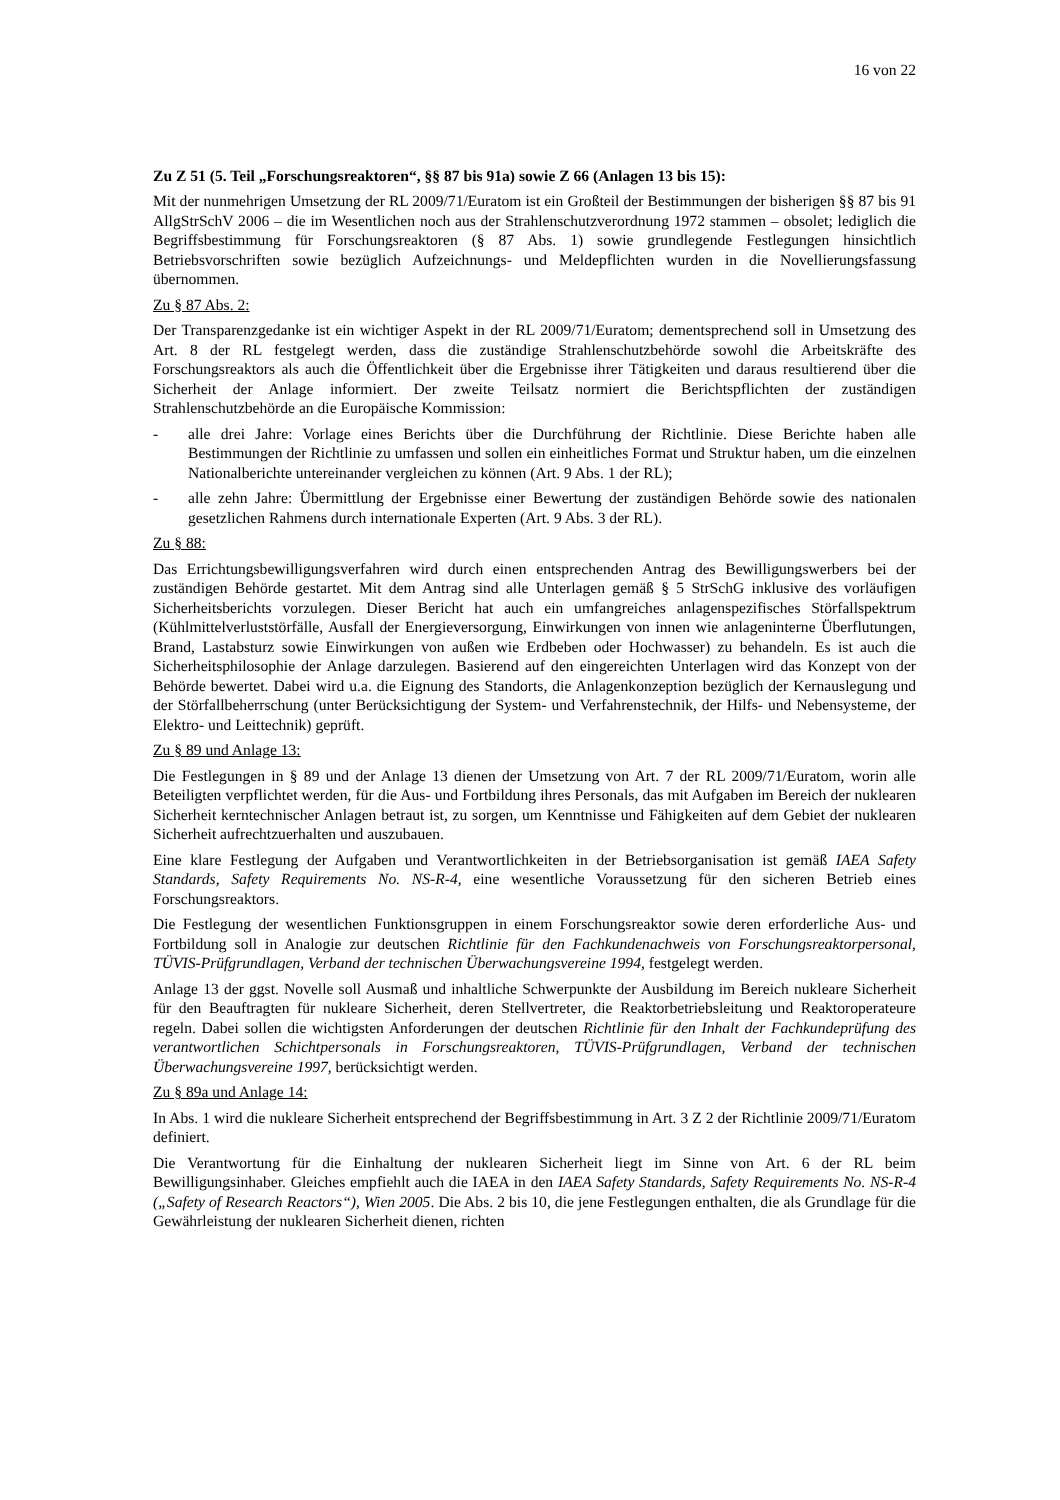16 von 22
Zu Z 51 (5. Teil „Forschungsreaktoren“, §§ 87 bis 91a) sowie Z 66 (Anlagen 13 bis 15):
Mit der nunmehrigen Umsetzung der RL 2009/71/Euratom ist ein Großteil der Bestimmungen der bisherigen §§ 87 bis 91 AllgStrSchV 2006 – die im Wesentlichen noch aus der Strahlenschutzverordnung 1972 stammen – obsolet; lediglich die Begriffsbestimmung für Forschungsreaktoren (§ 87 Abs. 1) sowie grundlegende Festlegungen hinsichtlich Betriebsvorschriften sowie bezüglich Aufzeichnungs- und Meldepflichten wurden in die Novellierungsfassung übernommen.
Zu § 87 Abs. 2:
Der Transparenzgedanke ist ein wichtiger Aspekt in der RL 2009/71/Euratom; dementsprechend soll in Umsetzung des Art. 8 der RL festgelegt werden, dass die zuständige Strahlenschutzbehörde sowohl die Arbeitskräfte des Forschungsreaktors als auch die Öffentlichkeit über die Ergebnisse ihrer Tätigkeiten und daraus resultierend über die Sicherheit der Anlage informiert. Der zweite Teilsatz normiert die Berichtspflichten der zuständigen Strahlenschutzbehörde an die Europäische Kommission:
- alle drei Jahre: Vorlage eines Berichts über die Durchführung der Richtlinie. Diese Berichte haben alle Bestimmungen der Richtlinie zu umfassen und sollen ein einheitliches Format und Struktur haben, um die einzelnen Nationalberichte untereinander vergleichen zu können (Art. 9 Abs. 1 der RL);
- alle zehn Jahre: Übermittlung der Ergebnisse einer Bewertung der zuständigen Behörde sowie des nationalen gesetzlichen Rahmens durch internationale Experten (Art. 9 Abs. 3 der RL).
Zu § 88:
Das Errichtungsbewilligungsverfahren wird durch einen entsprechenden Antrag des Bewilligungswerbers bei der zuständigen Behörde gestartet. Mit dem Antrag sind alle Unterlagen gemäß § 5 StrSchG inklusive des vorläufigen Sicherheitsberichts vorzulegen. Dieser Bericht hat auch ein umfangreiches anlagenspezifisches Störfallspektrum (Kühlmittelverluststörfälle, Ausfall der Energieversorgung, Einwirkungen von innen wie anlageninterne Überflutungen, Brand, Lastabsturz sowie Einwirkungen von außen wie Erdbeben oder Hochwasser) zu behandeln. Es ist auch die Sicherheitsphilosophie der Anlage darzulegen. Basierend auf den eingereichten Unterlagen wird das Konzept von der Behörde bewertet. Dabei wird u.a. die Eignung des Standorts, die Anlagenkonzeption bezüglich der Kernauslegung und der Störfallbeherrschung (unter Berücksichtigung der System- und Verfahrenstechnik, der Hilfs- und Nebensysteme, der Elektro- und Leittechnik) geprüft.
Zu § 89 und Anlage 13:
Die Festlegungen in § 89 und der Anlage 13 dienen der Umsetzung von Art. 7 der RL 2009/71/Euratom, worin alle Beteiligten verpflichtet werden, für die Aus- und Fortbildung ihres Personals, das mit Aufgaben im Bereich der nuklearen Sicherheit kerntechnischer Anlagen betraut ist, zu sorgen, um Kenntnisse und Fähigkeiten auf dem Gebiet der nuklearen Sicherheit aufrechtzuerhalten und auszubauen.
Eine klare Festlegung der Aufgaben und Verantwortlichkeiten in der Betriebsorganisation ist gemäß IAEA Safety Standards, Safety Requirements No. NS-R-4, eine wesentliche Voraussetzung für den sicheren Betrieb eines Forschungsreaktors.
Die Festlegung der wesentlichen Funktionsgruppen in einem Forschungsreaktor sowie deren erforderliche Aus- und Fortbildung soll in Analogie zur deutschen Richtlinie für den Fachkundenachweis von Forschungsreaktorpersonal, TÜVIS-Prüfgrundlagen, Verband der technischen Überwachungsvereine 1994, festgelegt werden.
Anlage 13 der ggst. Novelle soll Ausmaß und inhaltliche Schwerpunkte der Ausbildung im Bereich nukleare Sicherheit für den Beauftragten für nukleare Sicherheit, deren Stellvertreter, die Reaktorbetriebsleitung und Reaktoroperateure regeln. Dabei sollen die wichtigsten Anforderungen der deutschen Richtlinie für den Inhalt der Fachkundeprüfung des verantwortlichen Schichtpersonals in Forschungsreaktoren, TÜVIS-Prüfgrundlagen, Verband der technischen Überwachungsvereine 1997, berücksichtigt werden.
Zu § 89a und Anlage 14:
In Abs. 1 wird die nukleare Sicherheit entsprechend der Begriffsbestimmung in Art. 3 Z 2 der Richtlinie 2009/71/Euratom definiert.
Die Verantwortung für die Einhaltung der nuklearen Sicherheit liegt im Sinne von Art. 6 der RL beim Bewilligungsinhaber. Gleiches empfiehlt auch die IAEA in den IAEA Safety Standards, Safety Requirements No. NS-R-4 („Safety of Research Reactors“), Wien 2005. Die Abs. 2 bis 10, die jene Festlegungen enthalten, die als Grundlage für die Gewährleistung der nuklearen Sicherheit dienen, richten